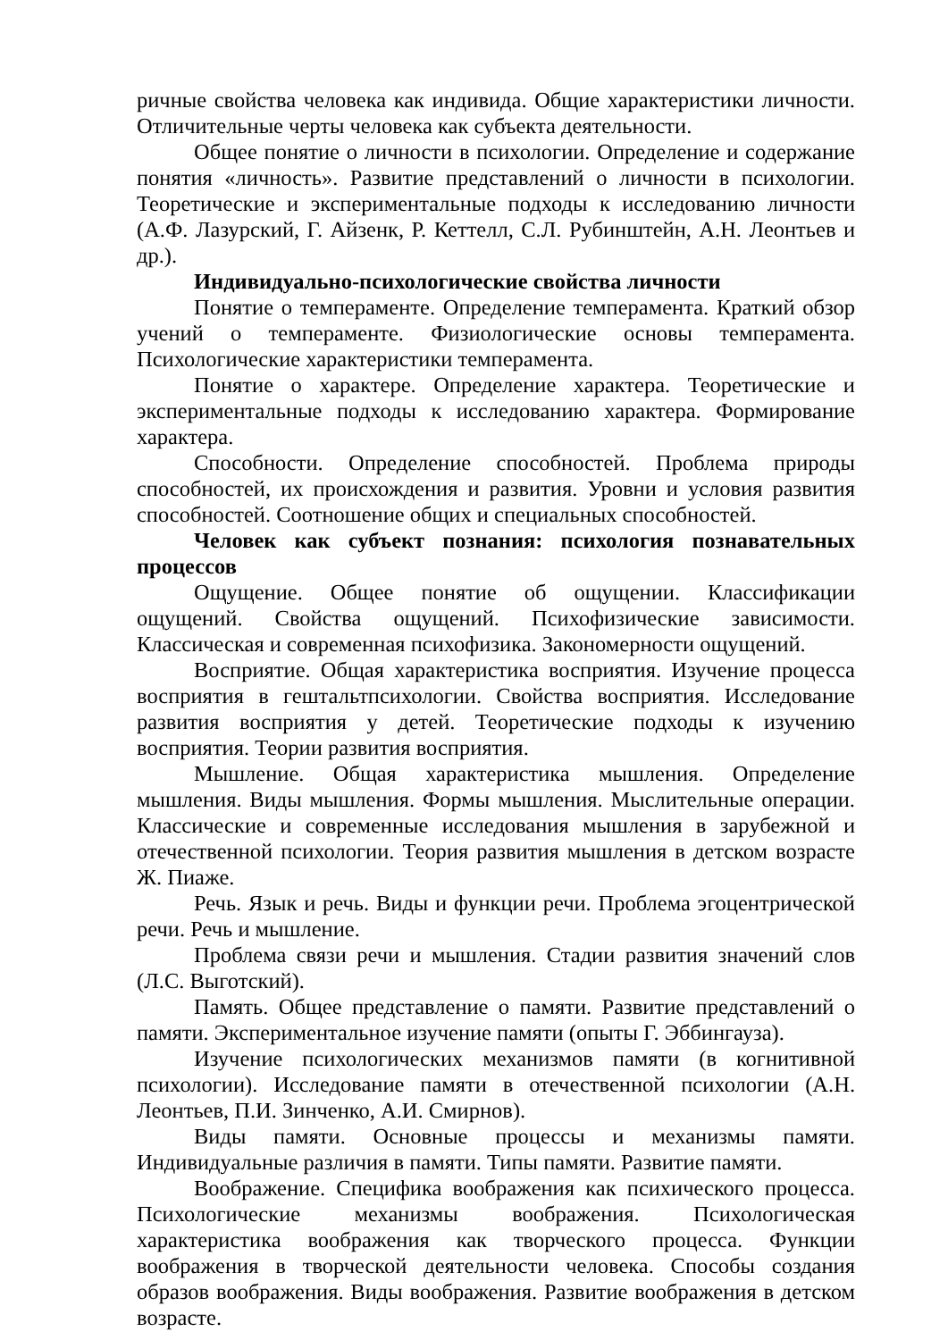ричные свойства человека как индивида. Общие характеристики личности. Отличительные черты человека как субъекта деятельности.
Общее понятие о личности в психологии. Определение и содержание понятия «личность». Развитие представлений о личности в психологии. Теоретические и экспериментальные подходы к исследованию личности (А.Ф. Лазурский, Г. Айзенк, Р. Кеттелл, С.Л. Рубинштейн, А.Н. Леонтьев и др.).
Индивидуально-психологические свойства личности
Понятие о темпераменте. Определение темперамента. Краткий обзор учений о темпераменте. Физиологические основы темперамента. Психологические характеристики темперамента.
Понятие о характере. Определение характера. Теоретические и экспериментальные подходы к исследованию характера. Формирование характера.
Способности. Определение способностей. Проблема природы способностей, их происхождения и развития. Уровни и условия развития способностей. Соотношение общих и специальных способностей.
Человек как субъект познания: психология познавательных процессов
Ощущение. Общее понятие об ощущении. Классификации ощущений. Свойства ощущений. Психофизические зависимости. Классическая и современная психофизика. Закономерности ощущений.
Восприятие. Общая характеристика восприятия. Изучение процесса восприятия в гештальтпсихологии. Свойства восприятия. Исследование развития восприятия у детей. Теоретические подходы к изучению восприятия. Теории развития восприятия.
Мышление. Общая характеристика мышления. Определение мышления. Виды мышления. Формы мышления. Мыслительные операции. Классические и современные исследования мышления в зарубежной и отечественной психологии. Теория развития мышления в детском возрасте Ж. Пиаже.
Речь. Язык и речь. Виды и функции речи. Проблема эгоцентрической речи. Речь и мышление.
Проблема связи речи и мышления. Стадии развития значений слов (Л.С. Выготский).
Память. Общее представление о памяти. Развитие представлений о памяти. Экспериментальное изучение памяти (опыты Г. Эббингауза).
Изучение психологических механизмов памяти (в когнитивной психологии). Исследование памяти в отечественной психологии (А.Н. Леонтьев, П.И. Зинченко, А.И. Смирнов).
Виды памяти. Основные процессы и механизмы памяти. Индивидуальные различия в памяти. Типы памяти. Развитие памяти.
Воображение. Специфика воображения как психического процесса. Психологические механизмы воображения. Психологическая характеристика воображения как творческого процесса. Функции воображения в творческой деятельности человека. Способы создания образов воображения. Виды воображения. Развитие воображения в детском возрасте.